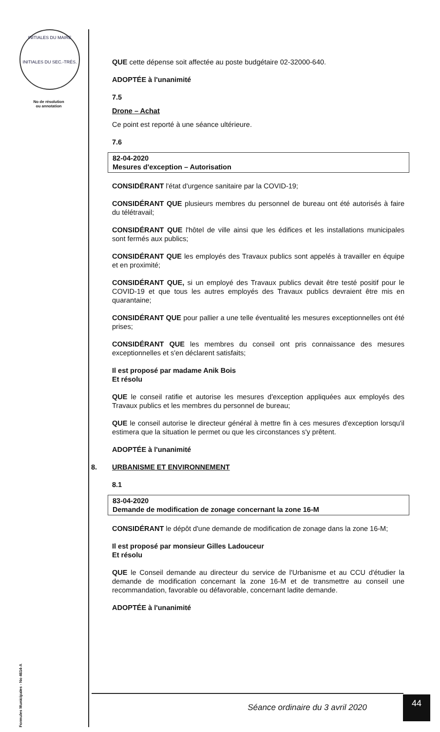INITIALES DU MAIRE
INITIALES DU SEC.-TRÉS.
No de résolution
ou annotation
Formules Municipales - No 4614-A
QUE cette dépense soit affectée au poste budgétaire 02-32000-640.
ADOPTÉE à l'unanimité
7.5
Drone – Achat
Ce point est reporté à une séance ultérieure.
7.6
82-04-2020
Mesures d'exception – Autorisation
CONSIDÉRANT l'état d'urgence sanitaire par la COVID-19;
CONSIDÉRANT QUE plusieurs membres du personnel de bureau ont été autorisés à faire du télétravail;
CONSIDÉRANT QUE l'hôtel de ville ainsi que les édifices et les installations municipales sont fermés aux publics;
CONSIDÉRANT QUE les employés des Travaux publics sont appelés à travailler en équipe et en proximité;
CONSIDÉRANT QUE, si un employé des Travaux publics devait être testé positif pour le COVID-19 et que tous les autres employés des Travaux publics devraient être mis en quarantaine;
CONSIDÉRANT QUE pour pallier a une telle éventualité les mesures exceptionnelles ont été prises;
CONSIDÉRANT QUE les membres du conseil ont pris connaissance des mesures exceptionnelles et s'en déclarent satisfaits;
Il est proposé par madame Anik Bois
Et résolu
QUE le conseil ratifie et autorise les mesures d'exception appliquées aux employés des Travaux publics et les membres du personnel de bureau;
QUE le conseil autorise le directeur général à mettre fin à ces mesures d'exception lorsqu'il estimera que la situation le permet ou que les circonstances s'y prêtent.
ADOPTÉE à l'unanimité
8. URBANISME ET ENVIRONNEMENT
8.1
83-04-2020
Demande de modification de zonage concernant la zone 16-M
CONSIDÉRANT le dépôt d'une demande de modification de zonage dans la zone 16-M;
Il est proposé par monsieur Gilles Ladouceur
Et résolu
QUE le Conseil demande au directeur du service de l'Urbanisme et au CCU d'étudier la demande de modification concernant la zone 16-M et de transmettre au conseil une recommandation, favorable ou défavorable, concernant ladite demande.
ADOPTÉE à l'unanimité
Séance ordinaire du 3 avril 2020 44